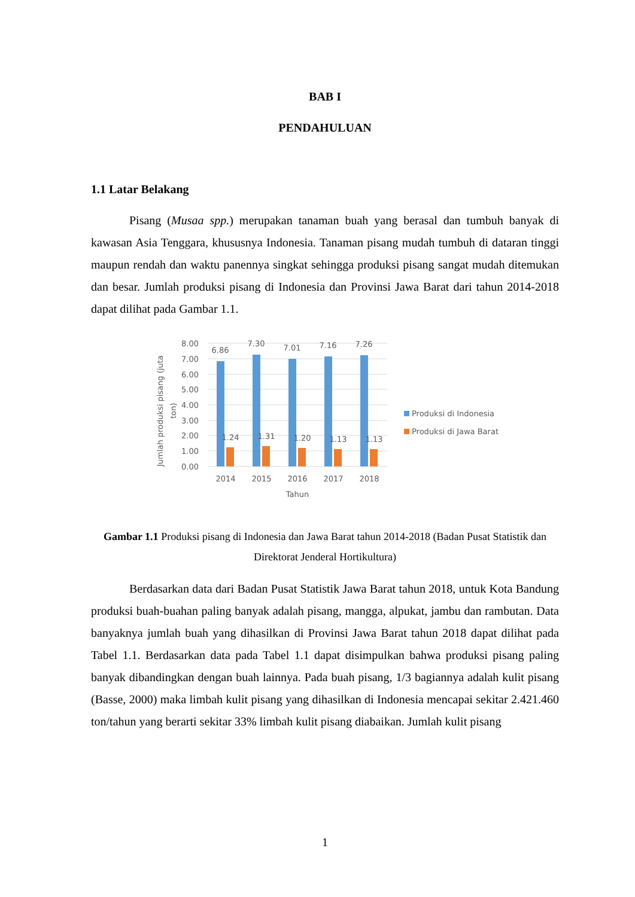BAB I
PENDAHULUAN
1.1 Latar Belakang
Pisang (Musaa spp.) merupakan tanaman buah yang berasal dan tumbuh banyak di kawasan Asia Tenggara, khususnya Indonesia. Tanaman pisang mudah tumbuh di dataran tinggi maupun rendah dan waktu panennya singkat sehingga produksi pisang sangat mudah ditemukan dan besar. Jumlah produksi pisang di Indonesia dan Provinsi Jawa Barat dari tahun 2014-2018 dapat dilihat pada Gambar 1.1.
8.00
7.00
6.00
5.00
4.00
3.00
2.00
1.00
0.00
6.86
7.30
7.01
7.16
7.26
1.24
1.31
1.20
1.13
1.13
2014
2015
2016
2017
2018
Tahun
Jumlah produksi pisang (juta
ton)
Produksi di Indonesia
Produksi di Jawa Barat
Gambar 1.1 Produksi pisang di Indonesia dan Jawa Barat tahun 2014-2018 (Badan Pusat Statistik dan Direktorat Jenderal Hortikultura)
Berdasarkan data dari Badan Pusat Statistik Jawa Barat tahun 2018, untuk Kota Bandung produksi buah-buahan paling banyak adalah pisang, mangga, alpukat, jambu dan rambutan. Data banyaknya jumlah buah yang dihasilkan di Provinsi Jawa Barat tahun 2018 dapat dilihat pada Tabel 1.1. Berdasarkan data pada Tabel 1.1 dapat disimpulkan bahwa produksi pisang paling banyak dibandingkan dengan buah lainnya. Pada buah pisang, 1/3 bagiannya adalah kulit pisang (Basse, 2000) maka limbah kulit pisang yang dihasilkan di Indonesia mencapai sekitar 2.421.460 ton/tahun yang berarti sekitar 33% limbah kulit pisang diabaikan. Jumlah kulit pisang
1